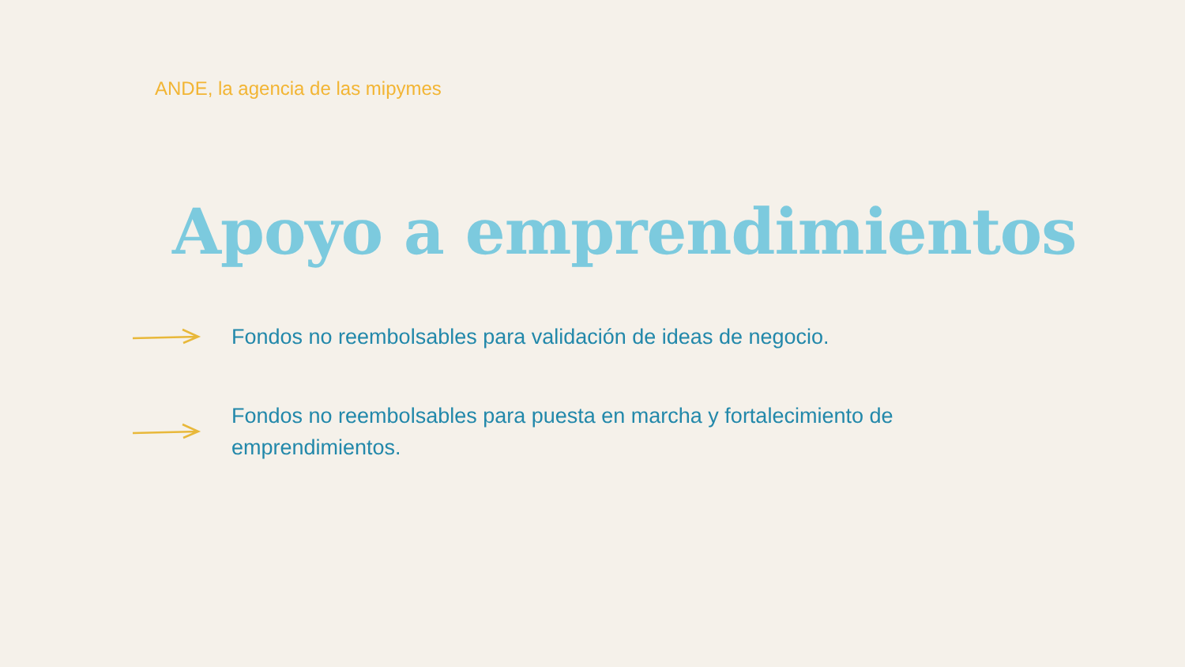ANDE, la agencia de las mipymes
Apoyo a emprendimientos
Fondos no reembolsables para validación de ideas de negocio.
Fondos no reembolsables para puesta en marcha y fortalecimiento de emprendimientos.